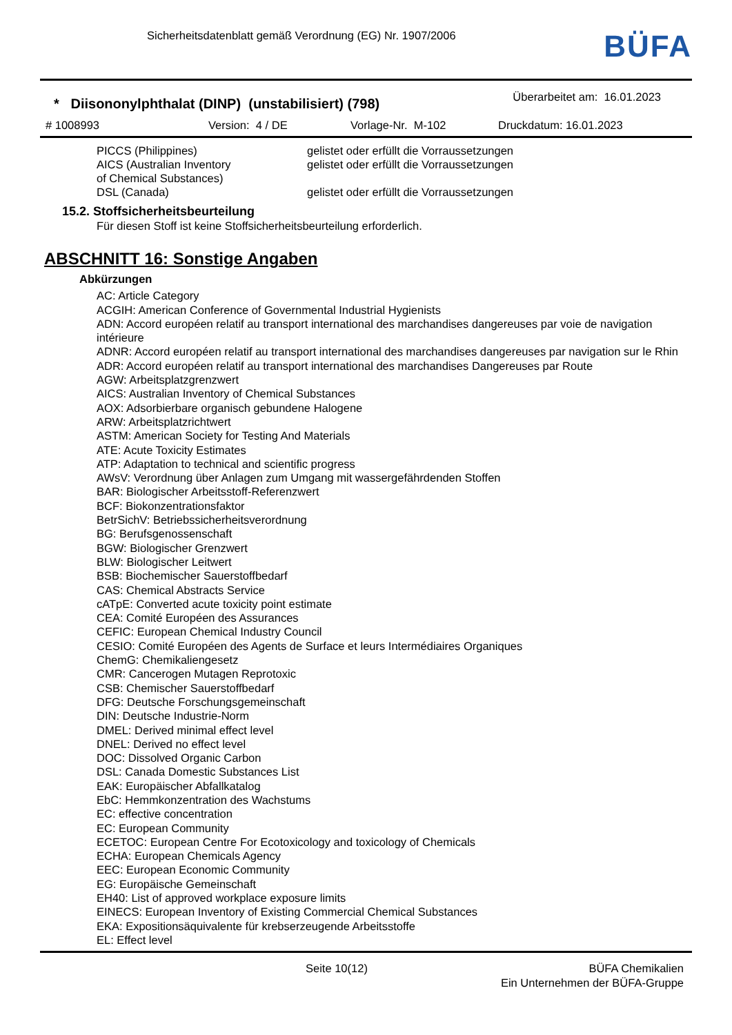Sicherheitsdatenblatt gemäß Verordnung (EG) Nr. 1907/2006
BÜFA
* Diisononylphthalat (DINP) (unstabilisiert) (798)
Überarbeitet am: 16.01.2023
# 1008993 Version: 4 / DE Vorlage-Nr. M-102 Druckdatum: 16.01.2023
| PICCS (Philippines) | gelistet oder erfüllt die Vorraussetzungen |
| AICS (Australian Inventory of Chemical Substances) | gelistet oder erfüllt die Vorraussetzungen |
| DSL (Canada) | gelistet oder erfüllt die Vorraussetzungen |
15.2. Stoffsicherheitsbeurteilung
Für diesen Stoff ist keine Stoffsicherheitsbeurteilung erforderlich.
ABSCHNITT 16: Sonstige Angaben
Abkürzungen
AC: Article Category
ACGIH: American Conference of Governmental Industrial Hygienists
ADN: Accord européen relatif au transport international des marchandises dangereuses par voie de navigation intérieure
ADNR: Accord européen relatif au transport international des marchandises dangereuses par navigation sur le Rhin
ADR: Accord européen relatif au transport international des marchandises Dangereuses par Route
AGW: Arbeitsplatzgrenzwert
AICS: Australian Inventory of Chemical Substances
AOX: Adsorbierbare organisch gebundene Halogene
ARW: Arbeitsplatzrichtwert
ASTM: American Society for Testing And Materials
ATE: Acute Toxicity Estimates
ATP: Adaptation to technical and scientific progress
AWsV: Verordnung über Anlagen zum Umgang mit wassergefährdenden Stoffen
BAR: Biologischer Arbeitsstoff-Referenzwert
BCF: Biokonzentrationsfaktor
BetrSichV: Betriebssicherheitsverordnung
BG: Berufsgenossenschaft
BGW: Biologischer Grenzwert
BLW: Biologischer Leitwert
BSB: Biochemischer Sauerstoffbedarf
CAS: Chemical Abstracts Service
cATpE: Converted acute toxicity point estimate
CEA: Comité Européen des Assurances
CEFIC: European Chemical Industry Council
CESIO: Comité Européen des Agents de Surface et leurs Intermédiaires Organiques
ChemG: Chemikaliengesetz
CMR: Cancerogen Mutagen Reprotoxic
CSB: Chemischer Sauerstoffbedarf
DFG: Deutsche Forschungsgemeinschaft
DIN: Deutsche Industrie-Norm
DMEL: Derived minimal effect level
DNEL: Derived no effect level
DOC: Dissolved Organic Carbon
DSL: Canada Domestic Substances List
EAK: Europäischer Abfallkatalog
EbC: Hemmkonzentration des Wachstums
EC: effective concentration
EC: European Community
ECETOC: European Centre For Ecotoxicology and toxicology of Chemicals
ECHA: European Chemicals Agency
EEC: European Economic Community
EG: Europäische Gemeinschaft
EH40: List of approved workplace exposure limits
EINECS: European Inventory of Existing Commercial Chemical Substances
EKA: Expositionsäquivalente für krebserzeugende Arbeitsstoffe
EL: Effect level
Seite 10(12) BÜFA Chemikalien
Ein Unternehmen der BÜFA-Gruppe